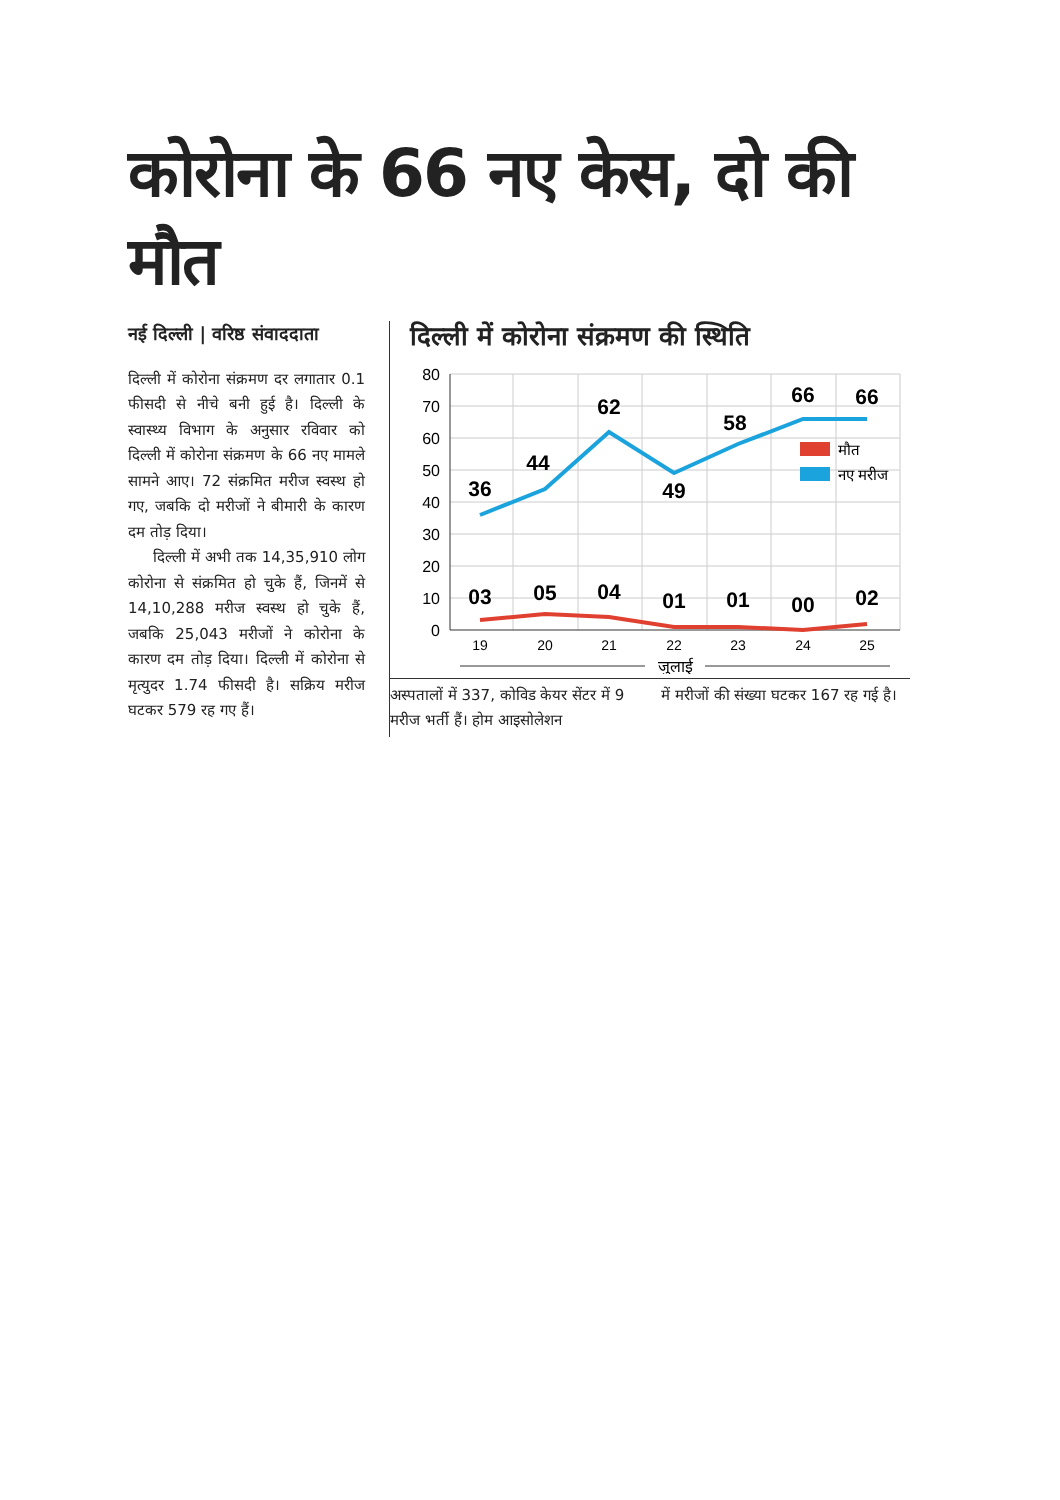कोरोना के 66 नए केस, दो की मौत
नई दिल्ली | वरिष्ठ संवाददाता
दिल्ली में कोरोना संक्रमण दर लगातार 0.1 फीसदी से नीचे बनी हुई है। दिल्ली के स्वास्थ्य विभाग के अनुसार रविवार को दिल्ली में कोरोना संक्रमण के 66 नए मामले सामने आए। 72 संक्रमित मरीज स्वस्थ हो गए, जबकि दो मरीजों ने बीमारी के कारण दम तोड़ दिया।
दिल्ली में अभी तक 14,35,910 लोग कोरोना से संक्रमित हो चुके हैं, जिनमें से 14,10,288 मरीज स्वस्थ हो चुके हैं, जबकि 25,043 मरीजों ने कोरोना के कारण दम तोड़ दिया। दिल्ली में कोरोना से मृत्युदर 1.74 फीसदी है। सक्रिय मरीज घटकर 579 रह गए हैं।
दिल्ली में कोरोना संक्रमण की स्थिति
80
70
60
50
40
30
20
10
0
36
44
62
49
58
66
66
03
05
04
01
01
00
02
मौत
नए मरीज
19
20
21
22
23
24
25
जुलाई
अस्पतालों में 337, कोविड केयर सेंटर में 9 मरीज भर्ती हैं। होम आइसोलेशन
में मरीजों की संख्या घटकर 167 रह गई है।